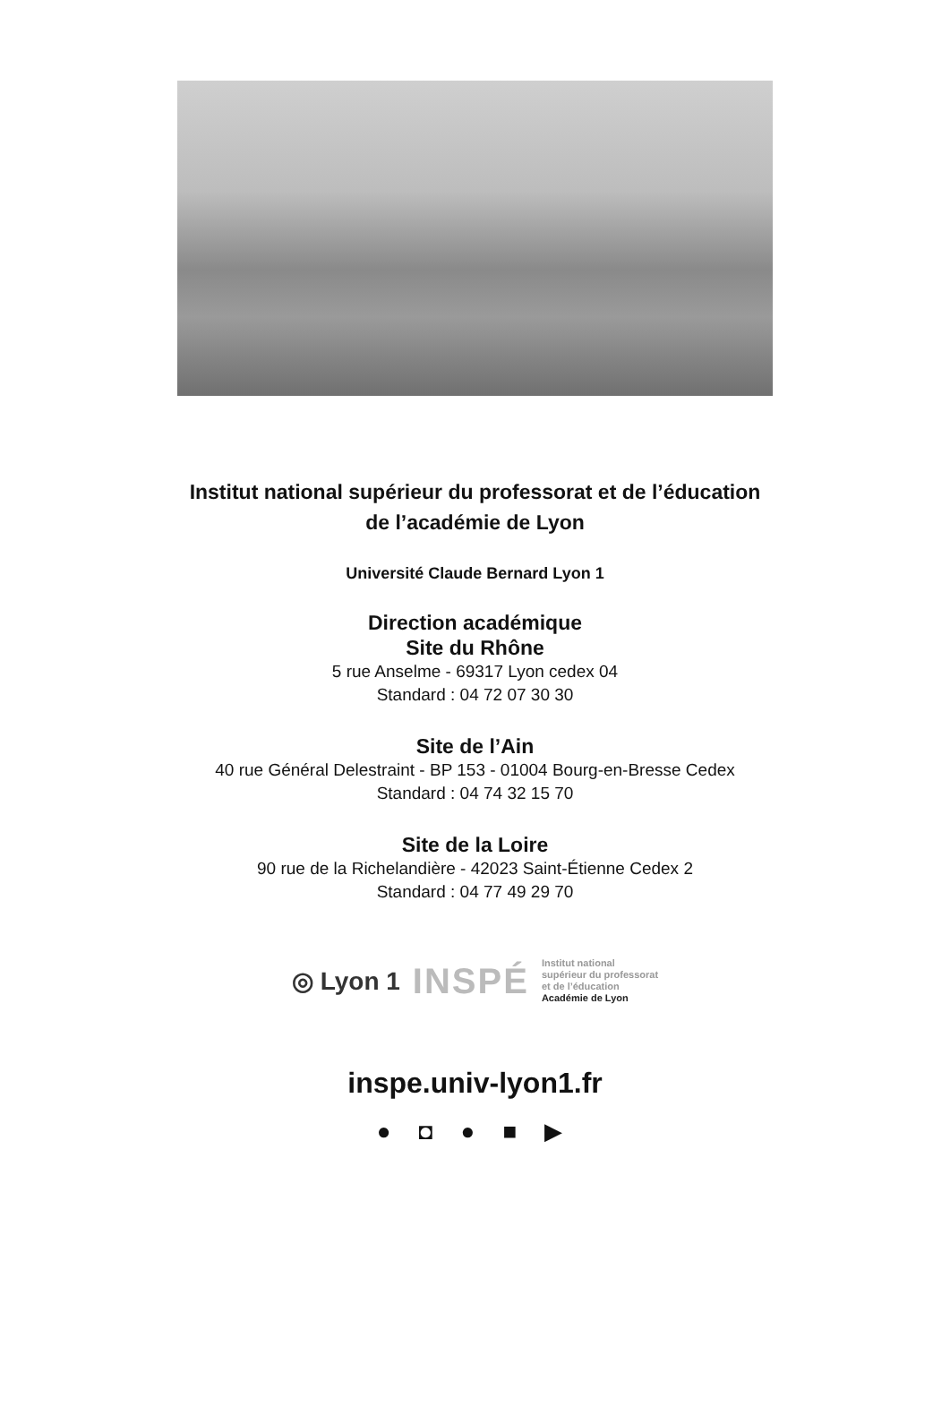Institut national supérieur du professorat et de l’éducation
de l’académie de Lyon
Université Claude Bernard Lyon 1
Direction académique
Site du Rhône
5 rue Anselme - 69317 Lyon cedex 04
Standard : 04 72 07 30 30
Site de l’Ain
40 rue Général Delestraint - BP 153 - 01004 Bourg-en-Bresse Cedex
Standard : 04 74 32 15 70
Site de la Loire
90 rue de la Richelandière - 42023 Saint-Étienne Cedex 2
Standard : 04 77 49 29 70
◎ Lyon 1 INSPÉ Institut national
supérieur du professorat
et de l’éducation
Académie de Lyon
inspe.univ-lyon1.fr
● ◘ ● ■ ▶